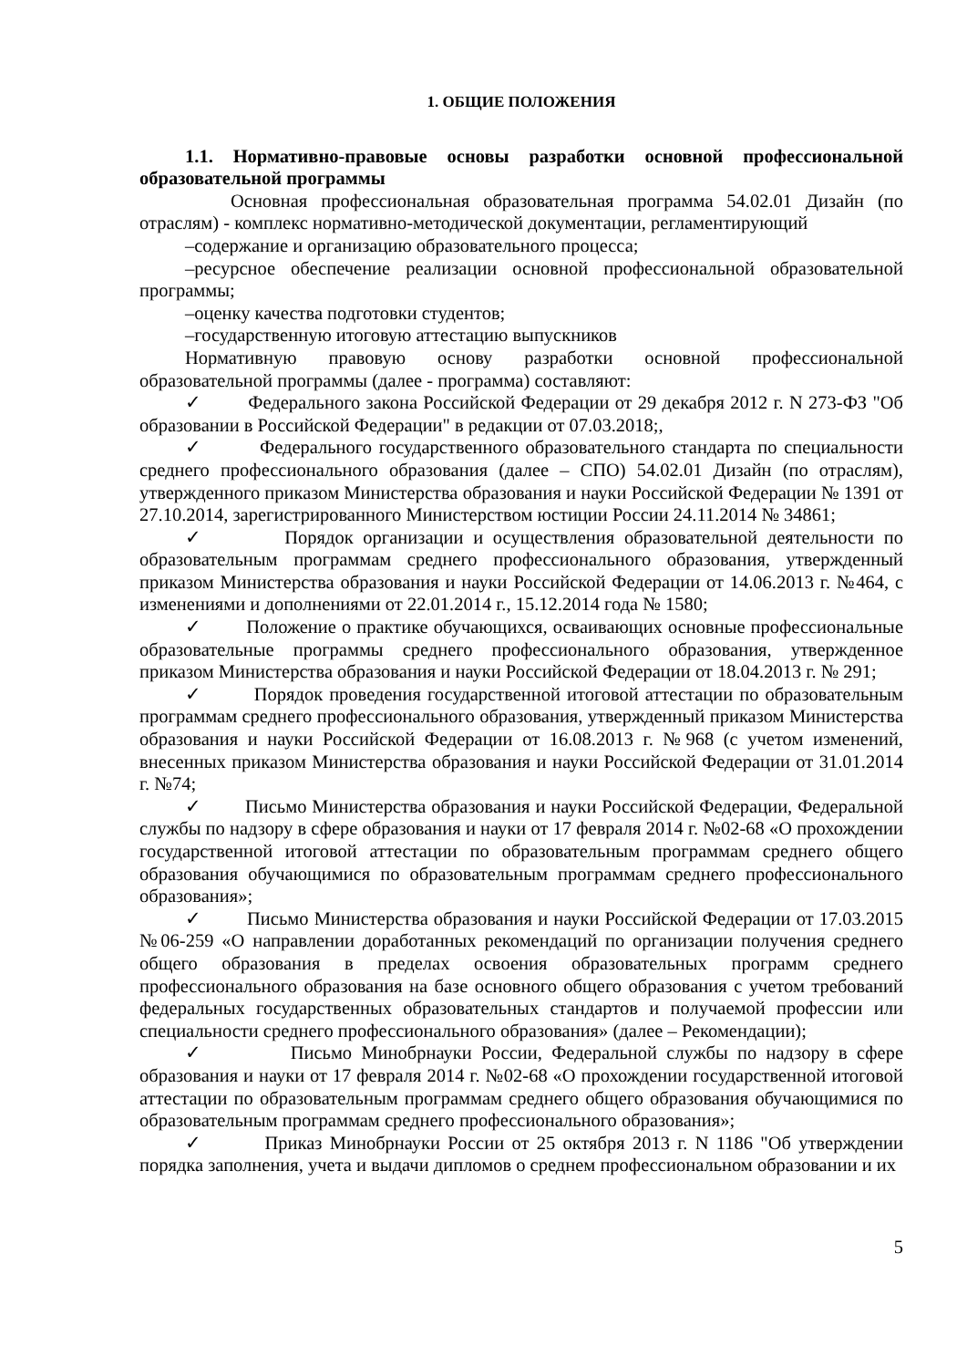1. ОБЩИЕ ПОЛОЖЕНИЯ
1.1. Нормативно-правовые основы разработки основной профессиональной образовательной программы
Основная профессиональная образовательная программа 54.02.01 Дизайн (по отраслям) - комплекс нормативно-методической документации, регламентирующий
–содержание и организацию образовательного процесса;
–ресурсное обеспечение реализации основной профессиональной образовательной программы;
–оценку качества подготовки студентов;
–государственную итоговую аттестацию выпускников
Нормативную правовую основу разработки основной профессиональной образовательной программы (далее - программа) составляют:
✓ Федерального закона Российской Федерации от 29 декабря 2012 г. N 273-ФЗ "Об образовании в Российской Федерации" в редакции от 07.03.2018;,
✓ Федерального государственного образовательного стандарта по специальности среднего профессионального образования (далее – СПО) 54.02.01 Дизайн (по отраслям), утвержденного приказом Министерства образования и науки Российской Федерации № 1391 от 27.10.2014, зарегистрированного Министерством юстиции России 24.11.2014 № 34861;
✓ Порядок организации и осуществления образовательной деятельности по образовательным программам среднего профессионального образования, утвержденный приказом Министерства образования и науки Российской Федерации от 14.06.2013 г. №464, с изменениями и дополнениями от 22.01.2014 г., 15.12.2014 года № 1580;
✓ Положение о практике обучающихся, осваивающих основные профессиональные образовательные программы среднего профессионального образования, утвержденное приказом Министерства образования и науки Российской Федерации от 18.04.2013 г. № 291;
✓ Порядок проведения государственной итоговой аттестации по образовательным программам среднего профессионального образования, утвержденный приказом Министерства образования и науки Российской Федерации от 16.08.2013 г. №968 (с учетом изменений, внесенных приказом Министерства образования и науки Российской Федерации от 31.01.2014 г. №74;
✓ Письмо Министерства образования и науки Российской Федерации, Федеральной службы по надзору в сфере образования и науки от 17 февраля 2014 г. №02-68 «О прохождении государственной итоговой аттестации по образовательным программам среднего общего образования обучающимися по образовательным программам среднего профессионального образования»;
✓ Письмо Министерства образования и науки Российской Федерации от 17.03.2015 №06-259 «О направлении доработанных рекомендаций по организации получения среднего общего образования в пределах освоения образовательных программ среднего профессионального образования на базе основного общего образования с учетом требований федеральных государственных образовательных стандартов и получаемой профессии или специальности среднего профессионального образования» (далее – Рекомендации);
✓ Письмо Минобрнауки России, Федеральной службы по надзору в сфере образования и науки от 17 февраля 2014 г. №02-68 «О прохождении государственной итоговой аттестации по образовательным программам среднего общего образования обучающимися по образовательным программам среднего профессионального образования»;
✓ Приказ Минобрнауки России от 25 октября 2013 г. N 1186 "Об утверждении порядка заполнения, учета и выдачи дипломов о среднем профессиональном образовании и их
5